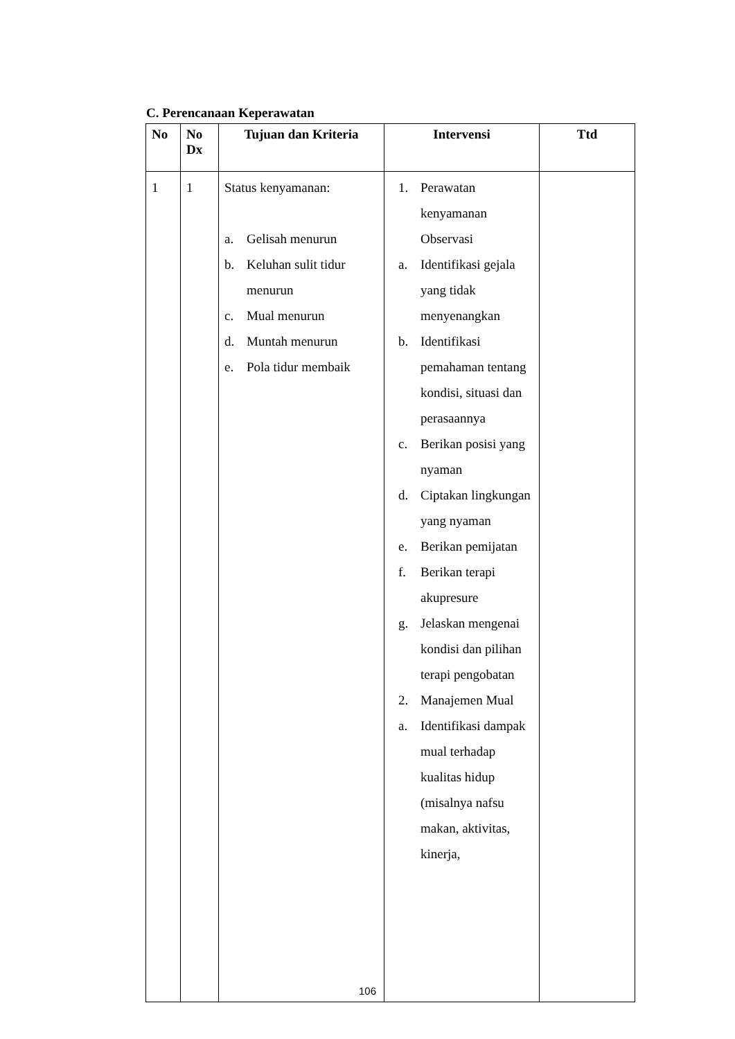C. Perencanaan Keperawatan
| No | No Dx | Tujuan dan Kriteria | Intervensi | Ttd |
| --- | --- | --- | --- | --- |
| 1 | 1 | Status kenyamanan: a. Gelisah menurun b. Keluhan sulit tidur menurun c. Mual menurun d. Muntah menurun e. Pola tidur membaik | 1. Perawatan kenyamanan Observasi a. Identifikasi gejala yang tidak menyenangkan b. Identifikasi pemahaman tentang kondisi, situasi dan perasaannya c. Berikan posisi yang nyaman d. Ciptakan lingkungan yang nyaman e. Berikan pemijatan f. Berikan terapi akupresure g. Jelaskan mengenai kondisi dan pilihan terapi pengobatan 2. Manajemen Mual a. Identifikasi dampak mual terhadap kualitas hidup (misalnya nafsu makan, aktivitas, kinerja, | |
106